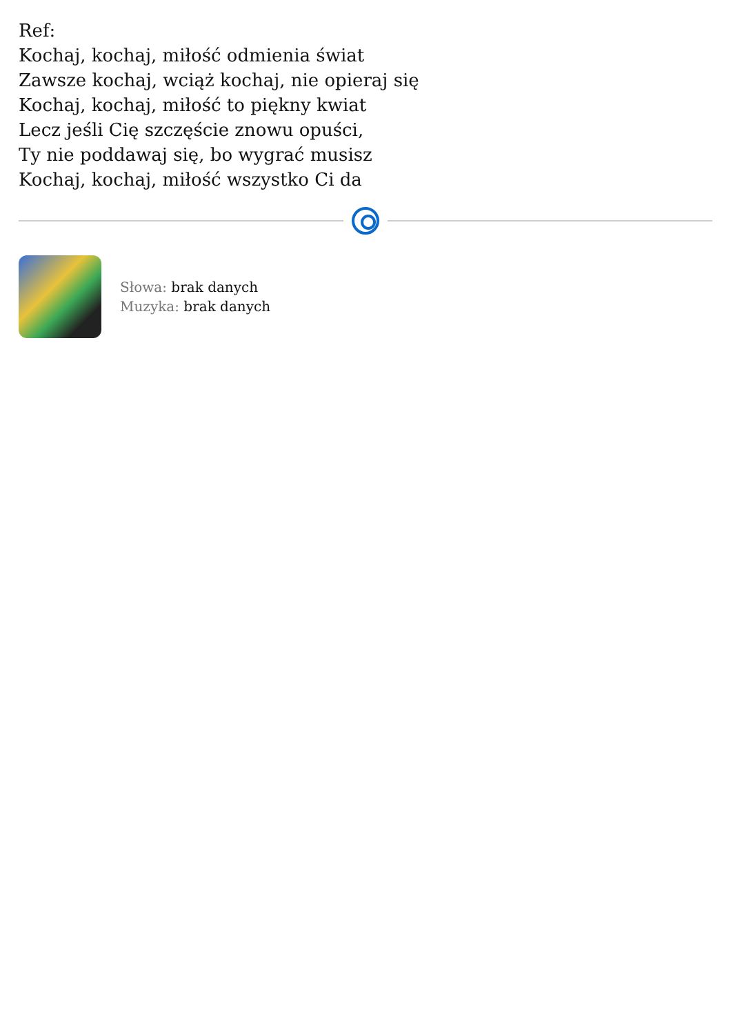Ref:
Kochaj, kochaj, miłość odmienia świat
Zawsze kochaj, wciąż kochaj, nie opieraj się
Kochaj, kochaj, miłość to piękny kwiat
Lecz jeśli Cię szczęście znowu opuści,
Ty nie poddawaj się, bo wygrać musisz
Kochaj, kochaj, miłość wszystko Ci da
Słowa: brak danych
Muzyka: brak danych